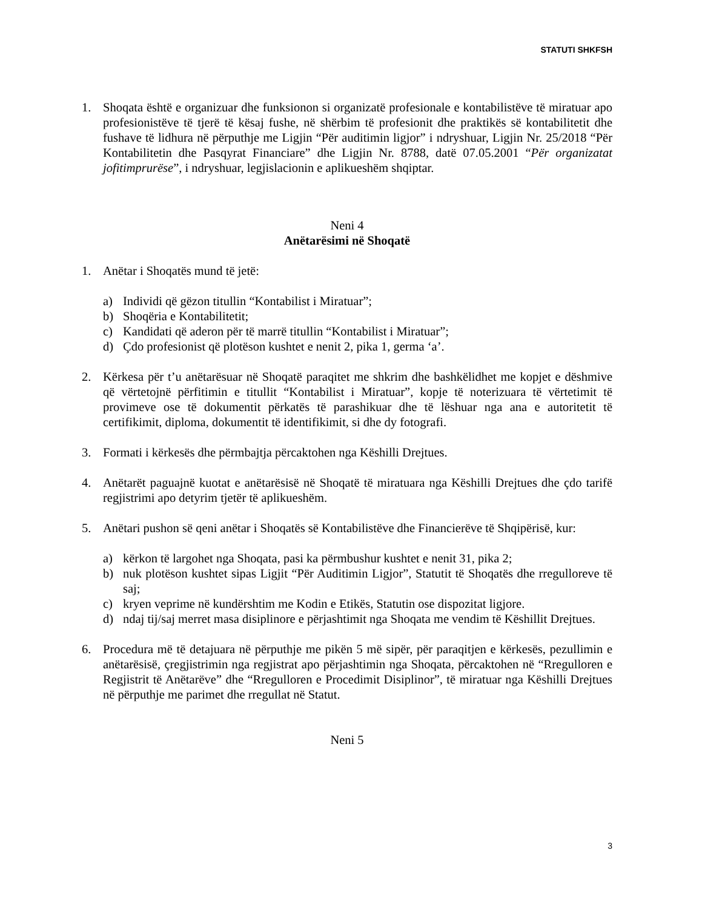STATUTI SHKFSH
1. Shoqata është e organizuar dhe funksionon si organizatë profesionale e kontabilistëve të miratuar apo profesionistëve të tjerë të kësaj fushe, në shërbim të profesionit dhe praktikës së kontabilitetit dhe fushave të lidhura në përputhje me Ligjin “Për auditimin ligjor” i ndryshuar, Ligjin Nr. 25/2018 “Për Kontabilitetin dhe Pasqyrat Financiare” dhe Ligjin Nr. 8788, datë 07.05.2001 “Për organizatat jofitimprurëse”, i ndryshuar, legjislacionin e aplikueshëm shqiptar.
Neni 4
Anëtarësimi në Shoqatë
1. Anëtar i Shoqatës mund të jetë:
a) Individi që gëzon titullin “Kontabilist i Miratuar”;
b) Shoqëria e Kontabilitetit;
c) Kandidati që aderon për të marrë titullin “Kontabilist i Miratuar”;
d) Çdo profesionist që plotëson kushtet e nenit 2, pika 1, germa ‘a’.
2. Kërkesa për t’u anëtarësuar në Shoqatë paraqitet me shkrim dhe bashkëlidhet me kopjet e dëshmive që vërtetojnë përfitimin e titullit “Kontabilist i Miratuar”, kopje të noterizuara të vërtetimit të provimeve ose të dokumentit përkatës të parashikuar dhe të lëshuar nga ana e autoritetit të certifikimit, diploma, dokumentit të identifikimit, si dhe dy fotografi.
3. Formati i kërkesës dhe përmbajtja përcaktohen nga Këshilli Drejtues.
4. Anëtarët paguajnë kuotat e anëtarësisë në Shoqatë të miratuara nga Këshilli Drejtues dhe çdo tarifë regjistrimi apo detyrim tjetër të aplikueshëm.
5. Anëtari pushon së qeni anëtar i Shoqatës së Kontabilistëve dhe Financierëve të Shqipërisë, kur:
a) kërkon të largohet nga Shoqata, pasi ka përmbushur kushtet e nenit 31, pika 2;
b) nuk plotëson kushtet sipas Ligjit “Për Auditimin Ligjor”, Statutit të Shoqatës dhe rregulloreve të saj;
c) kryen veprime në kundërshtim me Kodin e Etikës, Statutin ose dispozitat ligjore.
d) ndaj tij/saj merret masa disiplinore e përjashtimit nga Shoqata me vendim të Këshillit Drejtues.
6. Procedura më të detajuara në përputhje me pikën 5 më sipër, për paraqitjen e kërkesës, pezullimin e anëtarësisë, çregjistrimin nga regjistrat apo përjashtimin nga Shoqata, përcaktohen në “Rregulloren e Regjistrit të Anëtarëve” dhe “Rregulloren e Procedimit Disiplinor”, të miratuar nga Këshilli Drejtues në përputhje me parimet dhe rregullat në Statut.
Neni 5
3